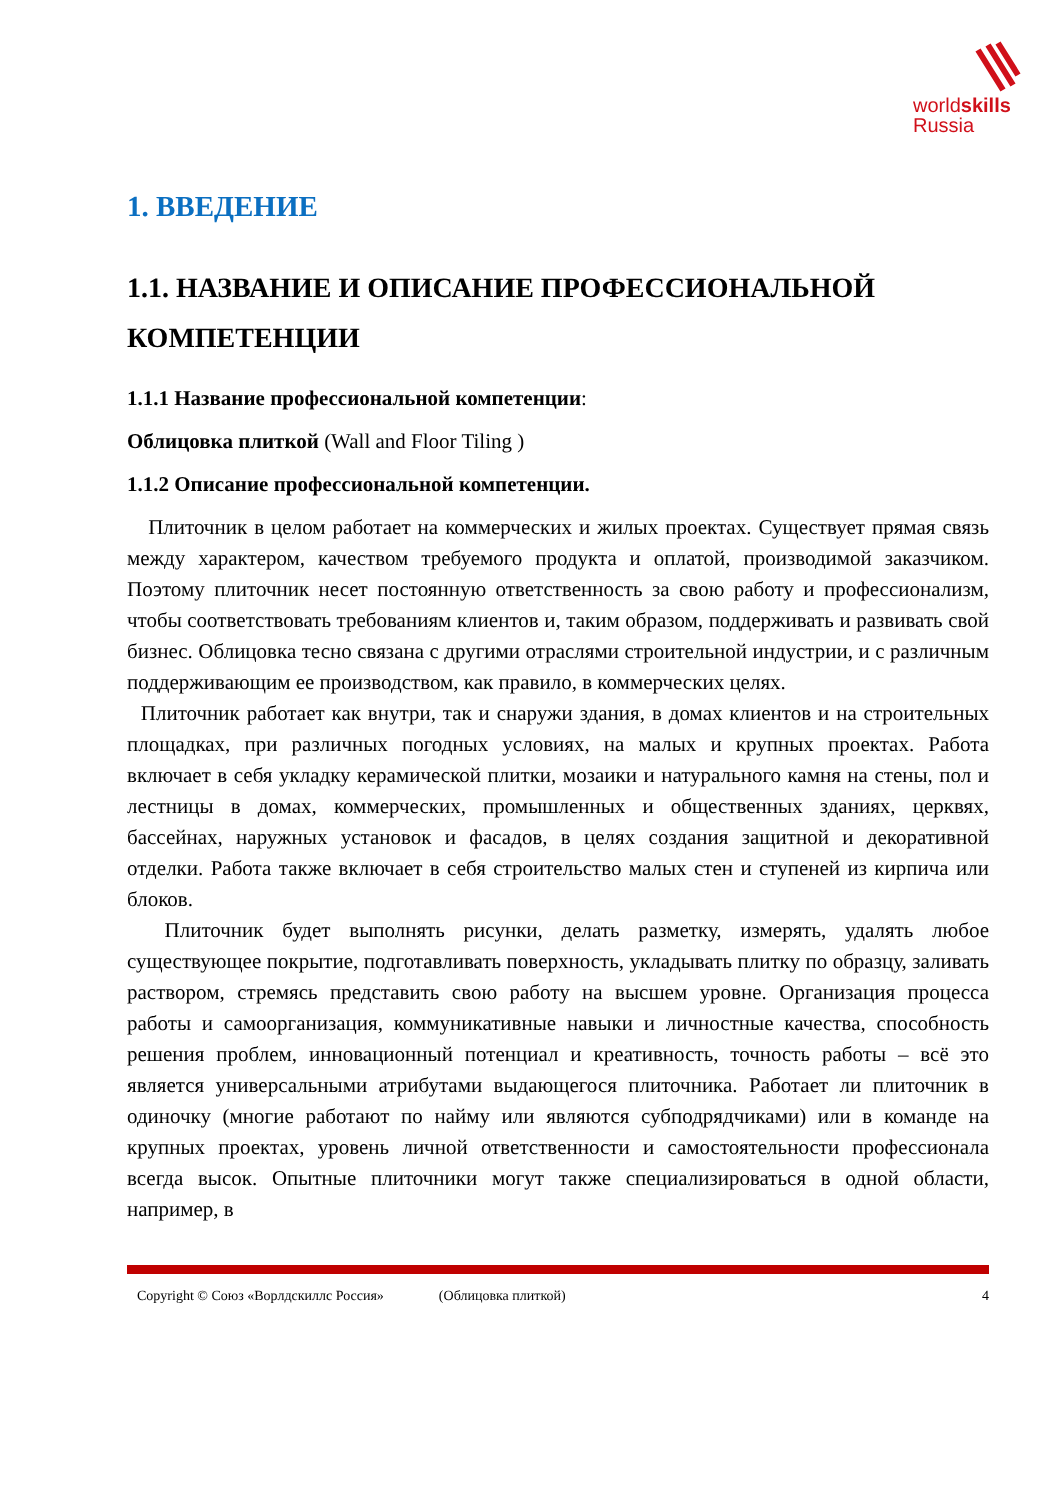worldskills
Russia
1. ВВЕДЕНИЕ
1.1. НАЗВАНИЕ И ОПИСАНИЕ ПРОФЕССИОНАЛЬНОЙ КОМПЕТЕНЦИИ
1.1.1 Название профессиональной компетенции:
Облицовка плиткой (Wall and Floor Tiling )
1.1.2 Описание профессиональной компетенции.
Плиточник в целом работает на коммерческих и жилых проектах. Существует прямая связь между характером, качеством требуемого продукта и оплатой, производимой заказчиком. Поэтому плиточник несет постоянную ответственность за свою работу и профессионализм, чтобы соответствовать требованиям клиентов и, таким образом, поддерживать и развивать свой бизнес. Облицовка тесно связана с другими отраслями строительной индустрии, и с различным поддерживающим ее производством, как правило, в коммерческих целях.
Плиточник работает как внутри, так и снаружи здания, в домах клиентов и на строительных площадках, при различных погодных условиях, на малых и крупных проектах. Работа включает в себя укладку керамической плитки, мозаики и натурального камня на стены, пол и лестницы в домах, коммерческих, промышленных и общественных зданиях, церквях, бассейнах, наружных установок и фасадов, в целях создания защитной и декоративной отделки. Работа также включает в себя строительство малых стен и ступеней из кирпича или блоков.
Плиточник будет выполнять рисунки, делать разметку, измерять, удалять любое существующее покрытие, подготавливать поверхность, укладывать плитку по образцу, заливать раствором, стремясь представить свою работу на высшем уровне. Организация процесса работы и самоорганизация, коммуникативные навыки и личностные качества, способность решения проблем, инновационный потенциал и креативность, точность работы – всё это является универсальными атрибутами выдающегося плиточника. Работает ли плиточник в одиночку (многие работают по найму или являются субподрядчиками) или в команде на крупных проектах, уровень личной ответственности и самостоятельности профессионала всегда высок. Опытные плиточники могут также специализироваться в одной области, например, в
Copyright © Союз «Ворлдскиллс Россия» (Облицовка плиткой) 4